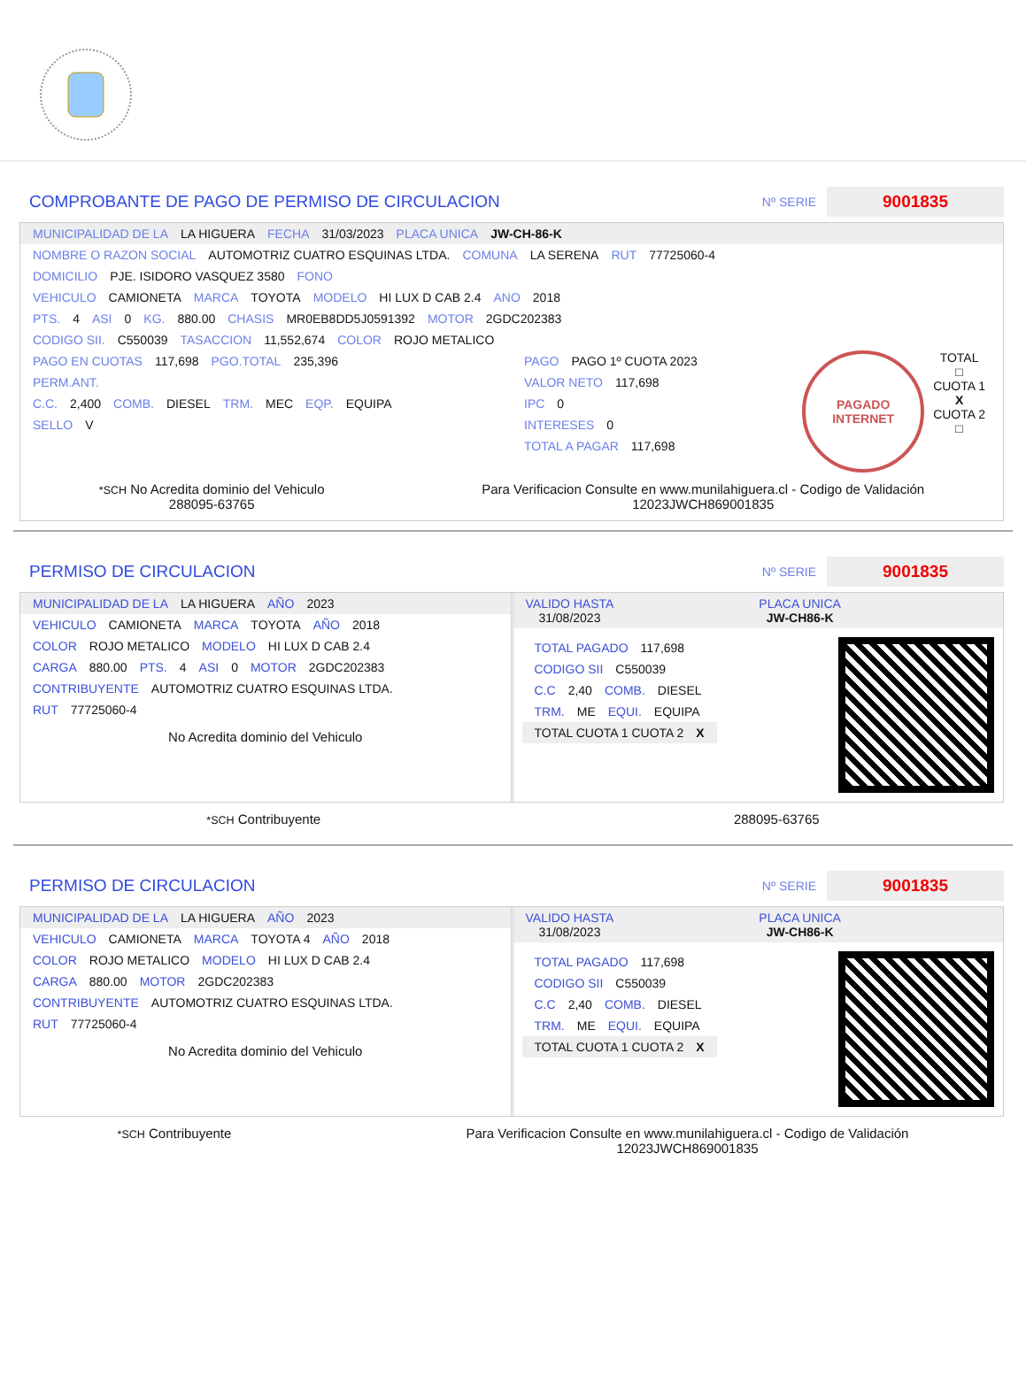COMPROBANTE DE PAGO DE PERMISO DE CIRCULACION
Nº SERIE 9001835
MUNICIPALIDAD DE LA LA HIGUERA FECHA 31/03/2023 PLACA UNICA JW-CH-86-K
NOMBRE O RAZON SOCIAL AUTOMOTRIZ CUATRO ESQUINAS LTDA. COMUNA LA SERENA RUT 77725060-4
DOMICILIO PJE. ISIDORO VASQUEZ 3580 FONO
VEHICULO CAMIONETA MARCA TOYOTA MODELO HI LUX D CAB 2.4 ANO 2018
PTS. 4 ASI 0 KG. 880.00 CHASIS MR0EB8DD5J0591392 MOTOR 2GDC202383
CODIGO SII. C550039 TASACCION 11,552,674 COLOR ROJO METALICO
PAGO EN CUOTAS 117,698 PGO.TOTAL 235,396
PERM.ANT.
C.C. 2,400 COMB. DIESEL TRM. MEC EQP. EQUIPA
SELLO V
PAGO PAGO 1º CUOTA 2023
VALOR NETO 117,698
IPC 0
INTERESES 0
TOTAL A PAGAR 117,698
PAGADO
INTERNET
TOTAL
□
CUOTA 1
X
CUOTA 2
□
*SCH No Acredita dominio del Vehiculo
288095-63765
Para Verificacion Consulte en www.munilahiguera.cl - Codigo de Validación
12023JWCH869001835
PERMISO DE CIRCULACION
Nº SERIE 9001835
MUNICIPALIDAD DE LA LA HIGUERA AÑO 2023
VEHICULO CAMIONETA MARCA TOYOTA AÑO 2018
COLOR ROJO METALICO MODELO HI LUX D CAB 2.4
CARGA 880.00 PTS. 4 ASI 0 MOTOR 2GDC202383
CONTRIBUYENTE AUTOMOTRIZ CUATRO ESQUINAS LTDA.
RUT 77725060-4
No Acredita dominio del Vehiculo
VALIDO HASTA
31/08/2023 PLACA UNICA
JW-CH86-K
TOTAL PAGADO 117,698
CODIGO SII C550039
C.C 2,40 COMB. DIESEL
TRM. ME EQUI. EQUIPA
TOTAL CUOTA 1 CUOTA 2
X
*SCH Contribuyente 288095-63765
PERMISO DE CIRCULACION
Nº SERIE 9001835
MUNICIPALIDAD DE LA LA HIGUERA AÑO 2023
VEHICULO CAMIONETA MARCA TOYOTA 4 AÑO 2018
COLOR ROJO METALICO MODELO HI LUX D CAB 2.4
CARGA 880.00 MOTOR 2GDC202383
CONTRIBUYENTE AUTOMOTRIZ CUATRO ESQUINAS LTDA.
RUT 77725060-4
No Acredita dominio del Vehiculo
VALIDO HASTA
31/08/2023 PLACA UNICA
JW-CH86-K
TOTAL PAGADO 117,698
CODIGO SII C550039
C.C 2,40 COMB. DIESEL
TRM. ME EQUI. EQUIPA
TOTAL CUOTA 1 CUOTA 2
X
*SCH Contribuyente Para Verificacion Consulte en www.munilahiguera.cl - Codigo de Validación
12023JWCH869001835